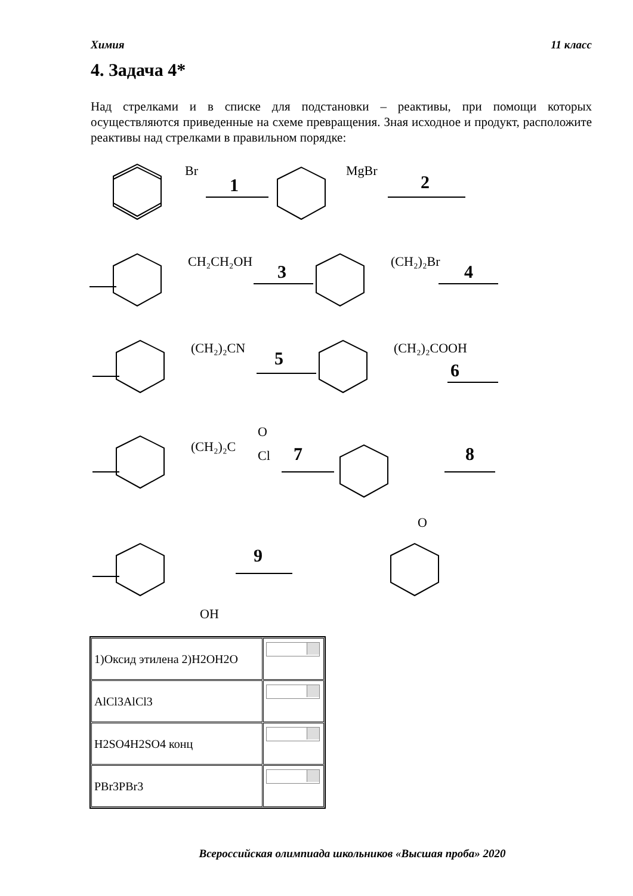Химия 11 класс
4. Задача 4*
Над стрелками и в списке для подстановки – реактивы, при помощи которых осуществляются приведенные на схеме превращения. Зная исходное и продукт, расположите реактивы над стрелками в правильном порядке:
Br
MgBr
CH₂CH₂OH
(CH₂)₂Br
(CH₂)₂CN
(CH₂)₂COOH
(CH₂)₂C
O
Cl
O
OH
1
2
3
4
5
6
7
8
9
| 1)Оксид этилена 2)H2OH2O | |
| AlCl3AlCl3 | |
| H2SO4H2SO4 конц | |
| PBr3PBr3 | |
Всероссийская олимпиада школьников «Высшая проба» 2020